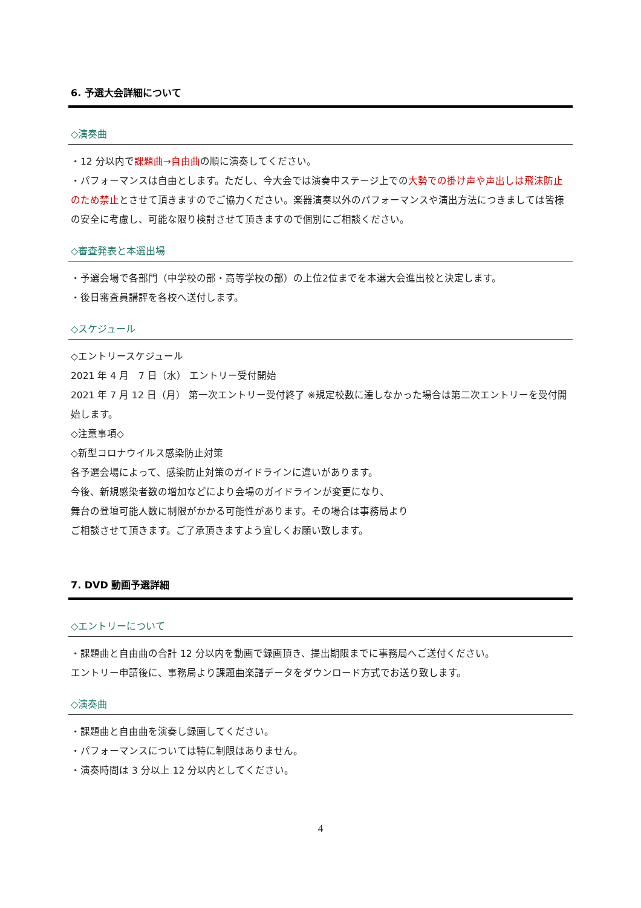6. 予選大会詳細について
◇演奏曲
・12 分以内で課題曲→自由曲の順に演奏してください。
・パフォーマンスは自由とします。ただし、今大会では演奏中ステージ上での大勢での掛け声や声出しは飛沫防止のため禁止とさせて頂きますのでご協力ください。楽器演奏以外のパフォーマンスや演出方法につきましては皆様の安全に考慮し、可能な限り検討させて頂きますので個別にご相談ください。
◇審査発表と本選出場
・予選会場で各部門（中学校の部・高等学校の部）の上位2位までを本選大会進出校と決定します。
・後日審査員講評を各校へ送付します。
◇スケジュール
◇エントリースケジュール
2021 年 4 月　7 日（水） エントリー受付開始
2021 年 7 月 12 日（月） 第一次エントリー受付終了 ※規定校数に達しなかった場合は第二次エントリーを受付開始します。
◇注意事項◇
◇新型コロナウイルス感染防止対策
各予選会場によって、感染防止対策のガイドラインに違いがあります。
今後、新規感染者数の増加などにより会場のガイドラインが変更になり、
舞台の登壇可能人数に制限がかかる可能性があります。その場合は事務局より
ご相談させて頂きます。ご了承頂きますよう宜しくお願い致します。
7. DVD 動画予選詳細
◇エントリーについて
・課題曲と自由曲の合計 12 分以内を動画で録画頂き、提出期限までに事務局へご送付ください。
エントリー申請後に、事務局より課題曲楽譜データをダウンロード方式でお送り致します。
◇演奏曲
・課題曲と自由曲を演奏し録画してください。
・パフォーマンスについては特に制限はありません。
・演奏時間は 3 分以上 12 分以内としてください。
4